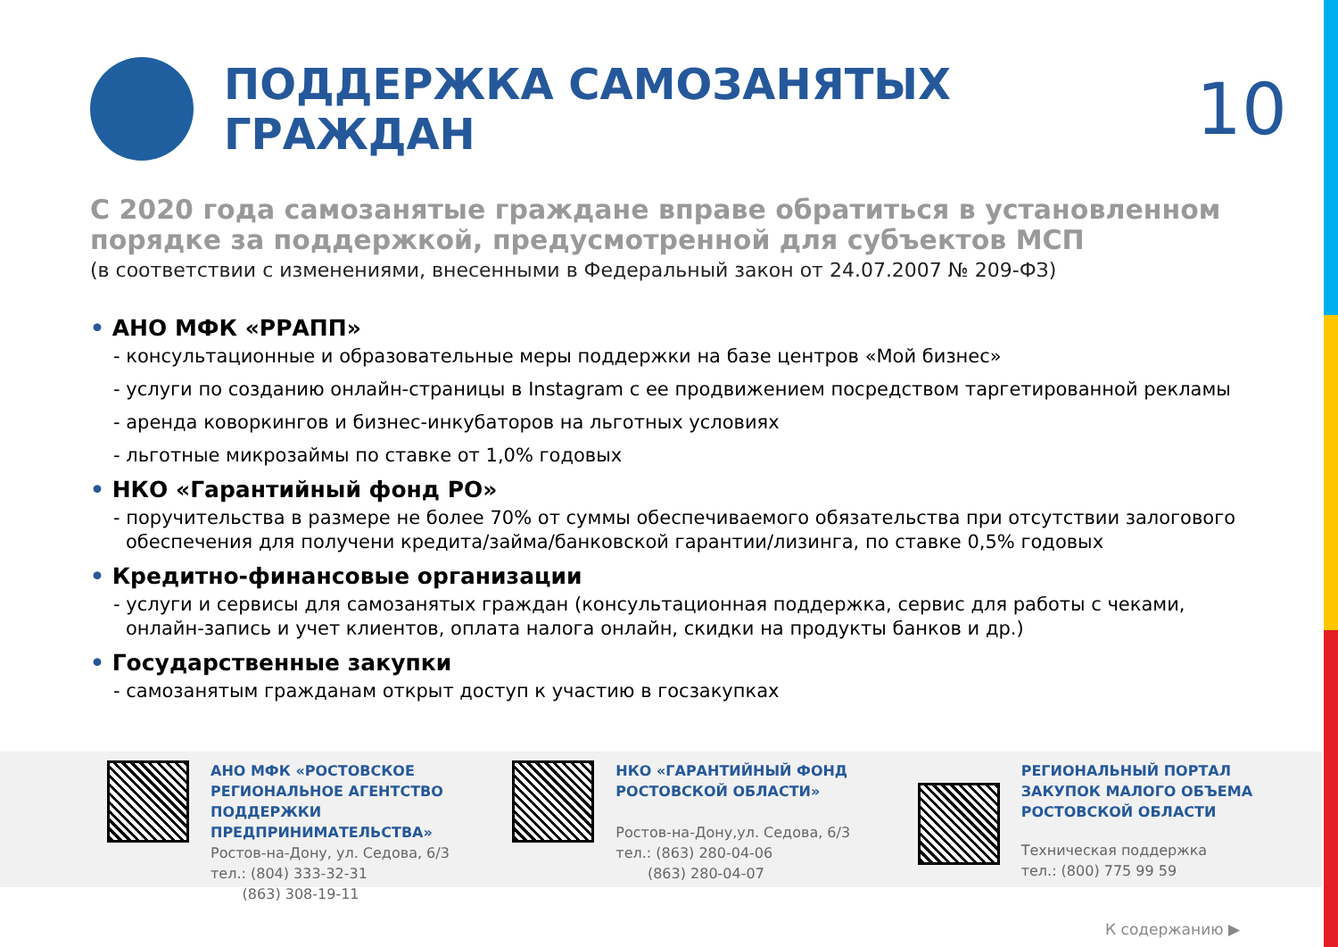ПОДДЕРЖКА САМОЗАНЯТЫХ ГРАЖДАН
10
С 2020 года самозанятые граждане вправе обратиться в установленном порядке за поддержкой, предусмотренной для субъектов МСП
(в соответствии с изменениями, внесенными в Федеральный закон от 24.07.2007 № 209-ФЗ)
• АНО МФК «РРАПП»
- консультационные и образовательные меры поддержки на базе центров «Мой бизнес»
- услуги по созданию онлайн-страницы в Instagram с ее продвижением посредством таргетированной рекламы
- аренда коворкингов и бизнес-инкубаторов на льготных условиях
- льготные микрозаймы по ставке от 1,0% годовых
• НКО «Гарантийный фонд РО»
- поручительства в размере не более 70% от суммы обеспечиваемого обязательства при отсутствии залогового обеспечения для получени кредита/займа/банковской гарантии/лизинга, по ставке 0,5% годовых
• Кредитно-финансовые организации
- услуги и сервисы для самозанятых граждан (консультационная поддержка, сервис для работы с чеками, онлайн-запись и учет клиентов, оплата налога онлайн, скидки на продукты банков и др.)
• Государственные закупки
- самозанятым гражданам открыт доступ к участию в госзакупках
АНО МФК «РОСТОВСКОЕ
РЕГИОНАЛЬНОЕ АГЕНТСТВО
ПОДДЕРЖКИ ПРЕДПРИНИМАТЕЛЬСТВА»
Ростов-на-Дону, ул. Седова, 6/3
тел.: (804) 333-32-31
(863) 308-19-11
НКО «ГАРАНТИЙНЫЙ ФОНД
РОСТОВСКОЙ ОБЛАСТИ»
Ростов-на-Дону,ул. Седова, 6/3
тел.: (863) 280-04-06
(863) 280-04-07
РЕГИОНАЛЬНЫЙ ПОРТАЛ
ЗАКУПОК МАЛОГО ОБЪЕМА
РОСТОВСКОЙ ОБЛАСТИ
Техническая поддержка
тел.: (800) 775 99 59
К содержанию ▶